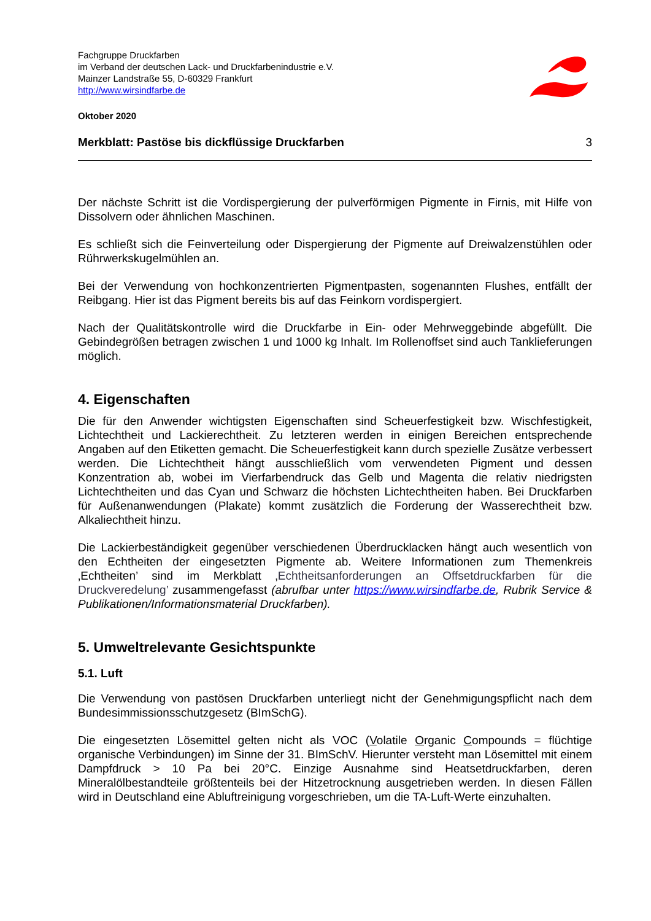Fachgruppe Druckfarben
im Verband der deutschen Lack- und Druckfarbenindustrie e.V.
Mainzer Landstraße 55, D-60329 Frankfurt
http://www.wirsindfarbe.de
Oktober 2020
Merkblatt: Pastöse bis dickflüssige Druckfarben 3
Der nächste Schritt ist die Vordispergierung der pulverförmigen Pigmente in Firnis, mit Hilfe von Dissolvern oder ähnlichen Maschinen.
Es schließt sich die Feinverteilung oder Dispergierung der Pigmente auf Dreiwalzenstühlen oder Rührwerkskugelmühlen an.
Bei der Verwendung von hochkonzentrierten Pigmentpasten, sogenannten Flushes, entfällt der Reibgang. Hier ist das Pigment bereits bis auf das Feinkorn vordispergiert.
Nach der Qualitätskontrolle wird die Druckfarbe in Ein- oder Mehrweggebinde abgefüllt. Die Gebindegrößen betragen zwischen 1 und 1000 kg Inhalt. Im Rollenoffset sind auch Tanklieferungen möglich.
4. Eigenschaften
Die für den Anwender wichtigsten Eigenschaften sind Scheuerfestigkeit bzw. Wischfestigkeit, Lichtechtheit und Lackierechtheit. Zu letzteren werden in einigen Bereichen entsprechende Angaben auf den Etiketten gemacht. Die Scheuerfestigkeit kann durch spezielle Zusätze verbessert werden. Die Lichtechtheit hängt ausschließlich vom verwendeten Pigment und dessen Konzentration ab, wobei im Vierfarbendruck das Gelb und Magenta die relativ niedrigsten Lichtechtheiten und das Cyan und Schwarz die höchsten Lichtechtheiten haben. Bei Druckfarben für Außenanwendungen (Plakate) kommt zusätzlich die Forderung der Wasserechtheit bzw. Alkaliechtheit hinzu.
Die Lackierbeständigkeit gegenüber verschiedenen Überdrucklacken hängt auch wesentlich von den Echtheiten der eingesetzten Pigmente ab. Weitere Informationen zum Themenkreis ‚Echtheiten’ sind im Merkblatt ‚Echtheitsanforderungen an Offsetdruckfarben für die Druckveredelung’ zusammengefasst (abrufbar unter https://www.wirsindfarbe.de, Rubrik Service & Publikationen/Informationsmaterial Druckfarben).
5. Umweltrelevante Gesichtspunkte
5.1. Luft
Die Verwendung von pastösen Druckfarben unterliegt nicht der Genehmigungspflicht nach dem Bundesimmissionsschutzgesetz (BImSchG).
Die eingesetzten Lösemittel gelten nicht als VOC (Volatile Organic Compounds = flüchtige organische Verbindungen) im Sinne der 31. BImSchV. Hierunter versteht man Lösemittel mit einem Dampfdruck > 10 Pa bei 20°C. Einzige Ausnahme sind Heatsetdruckfarben, deren Mineralölbestandteile größtenteils bei der Hitzetrocknung ausgetrieben werden. In diesen Fällen wird in Deutschland eine Abluftreinigung vorgeschrieben, um die TA-Luft-Werte einzuhalten.